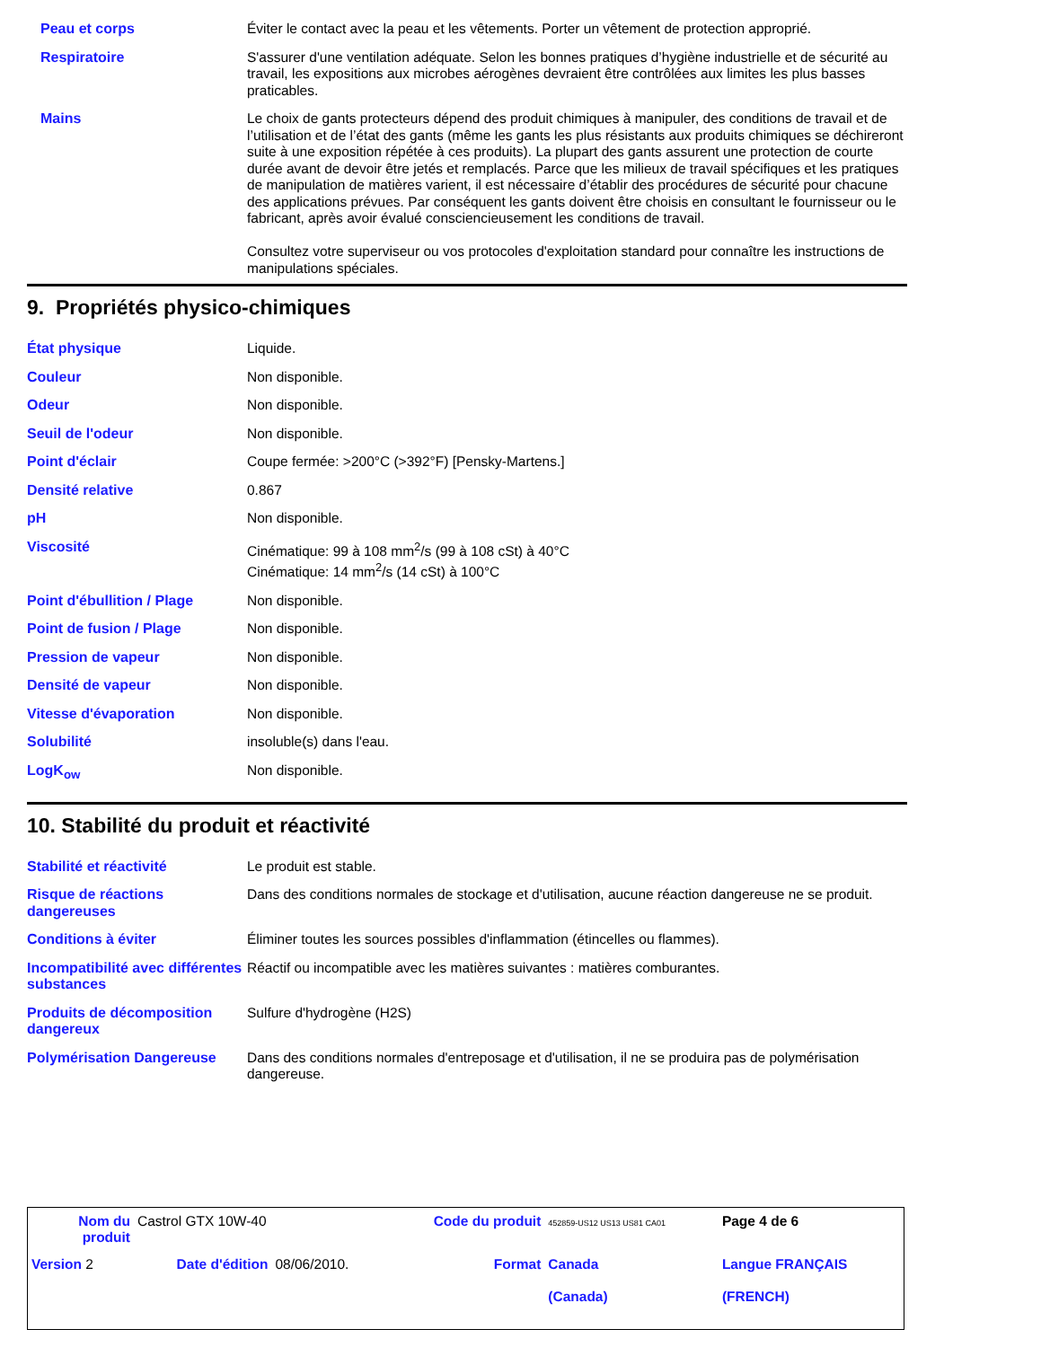| Peau et corps | Éviter le contact avec la peau et les vêtements. Porter un vêtement de protection approprié. |
| Respiratoire | S'assurer d'une ventilation adéquate. Selon les bonnes pratiques d’hygiène industrielle et de sécurité au travail, les expositions aux microbes aérogènes devraient être contrôlées aux limites les plus basses praticables. |
| Mains | Le choix de gants protecteurs dépend des produit chimiques à manipuler, des conditions de travail et de l’utilisation et de l’état des gants (même les gants les plus résistants aux produits chimiques se déchireront suite à une exposition répétée à ces produits). La plupart des gants assurent une protection de courte durée avant de devoir être jetés et remplacés. Parce que les milieux de travail spécifiques et les pratiques de manipulation de matières varient, il est nécessaire d’établir des procédures de sécurité pour chacune des applications prévues. Par conséquent les gants doivent être choisis en consultant le fournisseur ou le fabricant, après avoir évalué consciencieusement les conditions de travail. Consultez votre superviseur ou vos protocoles d'exploitation standard pour connaître les instructions de manipulations spéciales. |
9. Propriétés physico-chimiques
| État physique | Liquide. |
| Couleur | Non disponible. |
| Odeur | Non disponible. |
| Seuil de l'odeur | Non disponible. |
| Point d'éclair | Coupe fermée: >200°C (>392°F) [Pensky-Martens.] |
| Densité relative | 0.867 |
| pH | Non disponible. |
| Viscosité | Cinématique: 99 à 108 mm<sup>2</sup>/s (99 à 108 cSt) à 40°C Cinématique: 14 mm<sup>2</sup>/s (14 cSt) à 100°C |
| Point d'ébullition / Plage | Non disponible. |
| Point de fusion / Plage | Non disponible. |
| Pression de vapeur | Non disponible. |
| Densité de vapeur | Non disponible. |
| Vitesse d'évaporation | Non disponible. |
| Solubilité | insoluble(s) dans l'eau. |
| LogK<sub>ow</sub> | Non disponible. |
10. Stabilité du produit et réactivité
| Stabilité et réactivité | Le produit est stable. |
| Risque de réactions dangereuses | Dans des conditions normales de stockage et d'utilisation, aucune réaction dangereuse ne se produit. |
| Conditions à éviter | Éliminer toutes les sources possibles d'inflammation (étincelles ou flammes). |
| Incompatibilité avec différentes substances | Réactif ou incompatible avec les matières suivantes : matières comburantes. |
| Produits de décomposition dangereux | Sulfure d'hydrogène (H2S) |
| Polymérisation Dangereuse | Dans des conditions normales d'entreposage et d'utilisation, il ne se produira pas de polymérisation dangereuse. |
| Nom du produit | Castrol GTX 10W-40 | | Code du produit | 452859-US12 US13 US81 CA01 | Page 4 de 6 |
| Version 2 | Date d'édition | 08/06/2010. | Format | Canada (Canada) | Langue FRANÇAIS (FRENCH) |